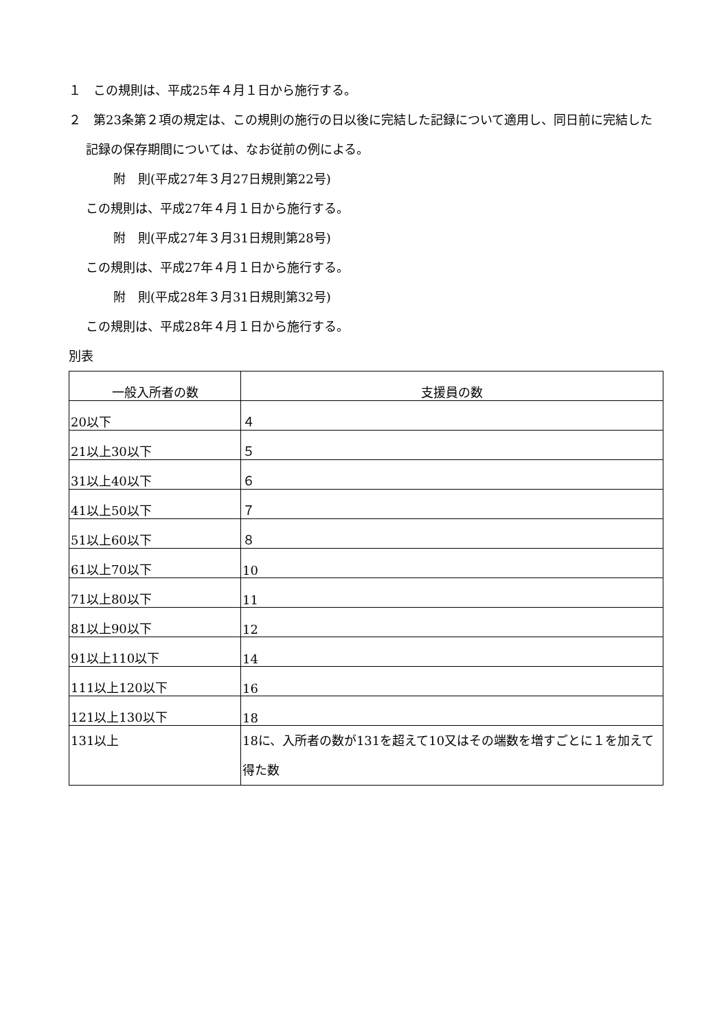１　この規則は、平成25年４月１日から施行する。
２　第23条第２項の規定は、この規則の施行の日以後に完結した記録について適用し、同日前に完結した記録の保存期間については、なお従前の例による。
附　則(平成27年３月27日規則第22号)
この規則は、平成27年４月１日から施行する。
附　則(平成27年３月31日規則第28号)
この規則は、平成27年４月１日から施行する。
附　則(平成28年３月31日規則第32号)
この規則は、平成28年４月１日から施行する。
別表
| 一般入所者の数 | 支援員の数 |
| --- | --- |
| 20以下 | ４ |
| 21以上30以下 | ５ |
| 31以上40以下 | ６ |
| 41以上50以下 | ７ |
| 51以上60以下 | ８ |
| 61以上70以下 | 10 |
| 71以上80以下 | 11 |
| 81以上90以下 | 12 |
| 91以上110以下 | 14 |
| 111以上120以下 | 16 |
| 121以上130以下 | 18 |
| 131以上 | 18に、入所者の数が131を超えて10又はその端数を増すごとに１を加えて得た数 |